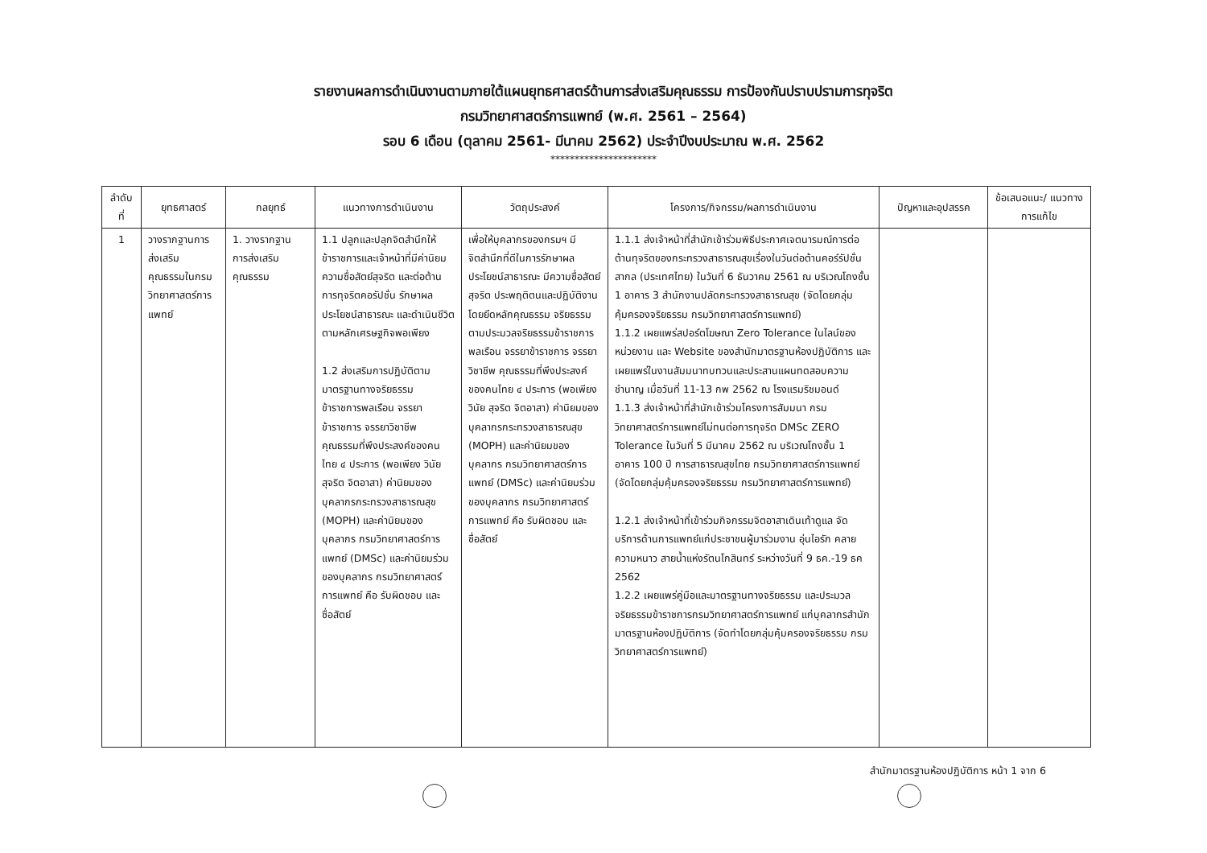รายงานผลการดำเนินงานตามภายใต้แผนยุทธศาสตร์ด้านการส่งเสริมคุณธรรม การป้องกันปราบปรามการทุจริต
กรมวิทยาศาสตร์การแพทย์ (พ.ศ. 2561 – 2564)
รอบ 6 เดือน (ตุลาคม 2561- มีนาคม 2562) ประจำปีงบประมาณ พ.ศ. 2562
**********************
| ลำดับ ที่ | ยุทธศาสตร์ | กลยุทธ์ | แนวทางการดำเนินงาน | วัตถุประสงค์ | โครงการ/กิจกรรม/ผลการดำเนินงาน | ปัญหาและอุปสรรค | ข้อเสนอแนะ/ แนวทางการแก้ไข |
| --- | --- | --- | --- | --- | --- | --- | --- |
| 1 | วางรากฐานการส่งเสริม คุณธรรมในกรมวิทยาศาสตร์การ แพทย์ | 1. วางรากฐาน การส่งเสริม คุณธรรม | 1.1 ปลูกและปลุกจิตสำนึกให้ข้าราชการและเจ้าหน้าที่มีค่านิยม ความซื่อสัตย์สุจริต และต่อต้านการทุจริตคอรัปชั่น รักษาผลประโยชน์สาธารณะ และดำเนินชีวิตตามหลักเศรษฐกิจพอเพียง 1.2 ส่งเสริมการปฏิบัติตามมาตรฐานทางจริยธรรม ข้าราชการพลเรือน จรรยาข้าราชการ จรรยาวิชาชีพ คุณธรรมที่พึงประสงค์ของคนไทย ๔ ประการ (พอเพียง วินัย สุจริต จิตอาสา) ค่านิยมของบุคลากรกระทรวงสาธารณสุข (MOPH) และค่านิยมของบุคลากร กรมวิทยาศาสตร์การแพทย์ (DMSc) และค่านิยมร่วมของบุคลากร กรมวิทยาศาสตร์การแพทย์ คือ รับผิดชอบ และ ซื่อสัตย์ | เพื่อให้บุคลากรของกรมฯ มีจิตสำนึกที่ดีในการรักษาผลประโยชน์สาธารณะ มีความซื่อสัตย์สุจริต ประพฤติตนและปฏิบัติงาน โดยยึดหลักคุณธรรม จริยธรรม ตามประมวลจริยธรรมข้าราชการพลเรือน จรรยาข้าราชการ จรรยาวิชาชีพ คุณธรรมที่พึงประสงค์ของคนไทย ๔ ประการ (พอเพียง วินัย สุจริต จิตอาสา) ค่านิยมของบุคลากรกระทรวงสาธารณสุข (MOPH) และค่านิยมของบุคลากร กรมวิทยาศาสตร์การแพทย์ (DMSc) และค่านิยมร่วมของบุคลากร กรมวิทยาศาสตร์การแพทย์ คือ รับผิดชอบ และ ซื่อสัตย์ | 1.1.1 ส่งเจ้าหน้าที่สำนักเข้าร่วมพิธีประกาศเจตนารมณ์การต่อต้านทุจริตของกระทรวงสาธารณสุขเรื่องในวันต่อต้านคอร์รัปชั่นสากล (ประเทศไทย) ในวันที่ 6 ธันวาคม 2561 ณ บริเวณโถงชั้น 1 อาคาร 3 สำนักงานปลัดกระทรวงสาธารณสุข (จัดโดยกลุ่มคุ้มครองจริยธรรม กรมวิทยาศาสตร์การแพทย์) 1.1.2 เผยแพร่สปอร์ตโฆษณา Zero Tolerance ในไลน์ของหน่วยงาน และ Website ของสำนักมาตรฐานห้องปฏิบัติการ และเผยแพร่ในงานสัมมนาทบทวนและประสานแผนทดสอบความชำนาญ เมื่อวันที่ 11-13 กพ 2562 ณ โรงแรมริชมอนด์ 1.1.3 ส่งเจ้าหน้าที่สำนักเข้าร่วมโครงการสัมมนา กรมวิทยาศาสตร์การแพทย์ไม่ทนต่อการทุจริต DMSc ZERO Tolerance ในวันที่ 5 มีนาคม 2562 ณ บริเวณโถงชั้น 1 อาคาร 100 ปี การสาธารณสุขไทย กรมวิทยาศาสตร์การแพทย์ (จัดโดยกลุ่มคุ้มครองจริยธรรม กรมวิทยาศาสตร์การแพทย์) 1.2.1 ส่งเจ้าหน้าที่เข้าร่วมกิจกรรมจิตอาสาเดินเท้าดูแล จัดบริการด้านการแพทย์แก่ประชาชนผู้มาร่วมงาน อุ่นไอรัก คลายความหนาว สายน้ำแห่งรัตนโกสินทร์ ระหว่างวันที่ 9 ธค.-19 ธค 2562 1.2.2 เผยแพร่คู่มือและมาตรฐานทางจริยธรรม และประมวลจริยธรรมข้าราชการกรมวิทยาศาสตร์การแพทย์ แก่บุคลากรสำนักมาตรฐานห้องปฏิบัติการ (จัดทำโดยกลุ่มคุ้มครองจริยธรรม กรมวิทยาศาสตร์การแพทย์) | | |
สำนักมาตรฐานห้องปฏิบัติการ หน้า 1 จาก 6